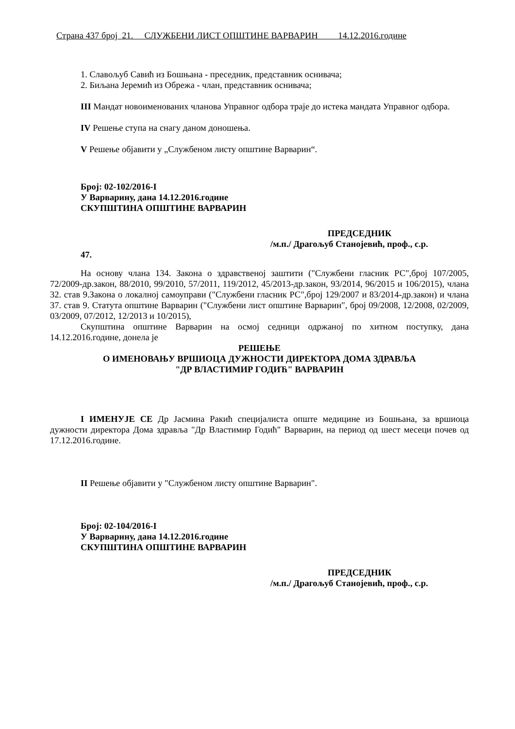Страна 437 број 21. СЛУЖБЕНИ ЛИСТ ОПШТИНЕ ВАРВАРИН 14.12.2016.године
1. Славољуб Савић из Бошњана - преседник, представник оснивача;
2. Биљана Јеремић из Обрежа - члан, представник оснивача;
III Мандат новоимeнованих чланова Управног одбора траје до истека мандата Управног одбора.
IV Решење ступа на снагу даном доношења.
V Решење објавити у „Службеном листу општине Варварин“.
Број: 02-102/2016-I
У Варварину, дана 14.12.2016.године
СКУПШТИНА ОПШТИНЕ ВАРВАРИН
ПРЕДСЕДНИК
/м.п./ Драгољуб Станојевић, проф., с.р.
47.
На основу члана 134. Закона о здравственој заштити ("Службени гласник РС",број 107/2005, 72/2009-др.закон, 88/2010, 99/2010, 57/2011, 119/2012, 45/2013-др.закон, 93/2014, 96/2015 и 106/2015), члана 32. став 9.Закона о локалној самоуправи ("Службени гласник РС",број 129/2007 и 83/2014-др.закон) и члана 37. став 9. Статута општине Варварин ("Службени лист општине Варварин", број 09/2008, 12/2008, 02/2009, 03/2009, 07/2012, 12/2013 и 10/2015),
Скупштина општине Варварин на осмој седници одржаној по хитном поступку, дана 14.12.2016.године, донела је
РЕШЕЊЕ
О ИМЕНОВАЊУ ВРШИОЦА ДУЖНОСТИ ДИРЕКТОРА ДОМА ЗДРАВЉА
"ДР ВЛАСТИМИР ГОДИЋ" ВАРВАРИН
I ИМЕНУЈЕ СЕ Др Јасмина Ракић специјалиста опште медицине из Бошњана, за вршиоца дужности директора Дома здравља "Др Властимир Годић" Варварин, на период од шест месеци почев од 17.12.2016.године.
II Решење објавити у "Службеном листу општине Варварин".
Број: 02-104/2016-I
У Варварину, дана 14.12.2016.године
СКУПШТИНА ОПШТИНЕ ВАРВАРИН
ПРЕДСЕДНИК
/м.п./ Драгољуб Станојевић, проф., с.р.